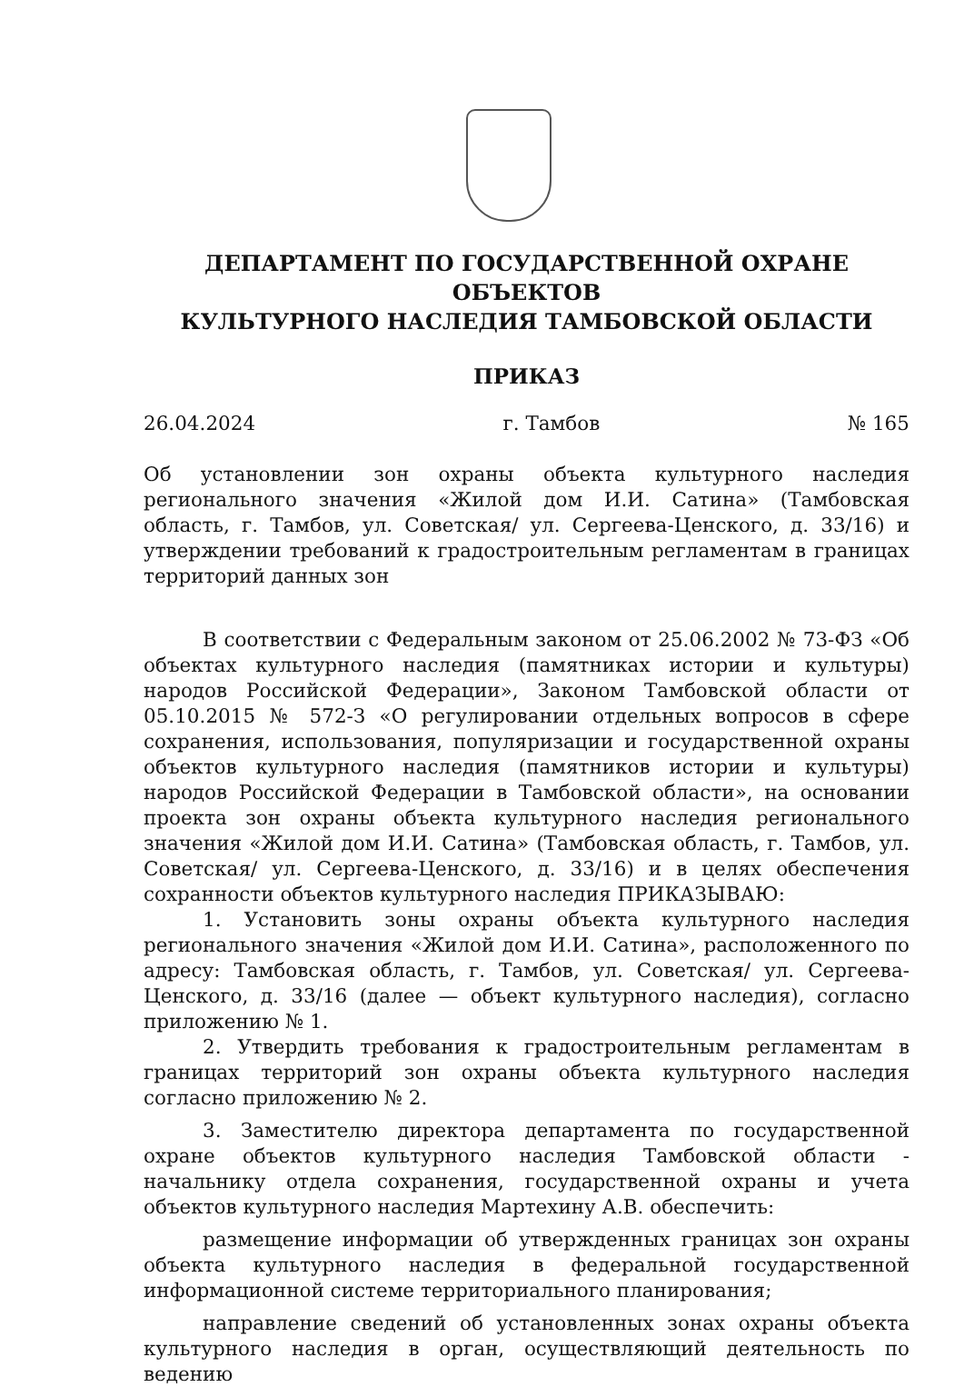ДЕПАРТАМЕНТ ПО ГОСУДАРСТВЕННОЙ ОХРАНЕ ОБЪЕКТОВ
КУЛЬТУРНОГО НАСЛЕДИЯ ТАМБОВСКОЙ ОБЛАСТИ
ПРИКАЗ
26.04.2024 г. Тамбов № 165
Об установлении зон охраны объекта культурного наследия регионального значения «Жилой дом И.И. Сатина» (Тамбовская область, г. Тамбов, ул. Советская/ ул. Сергеева-Ценского, д. 33/16) и утверждении требований к градостроительным регламентам в границах территорий данных зон
В соответствии с Федеральным законом от 25.06.2002 № 73-ФЗ «Об объектах культурного наследия (памятниках истории и культуры) народов Российской Федерации», Законом Тамбовской области от 05.10.2015 № 572-З «О регулировании отдельных вопросов в сфере сохранения, использования, популяризации и государственной охраны объектов культурного наследия (памятников истории и культуры) народов Российской Федерации в Тамбовской области», на основании проекта зон охраны объекта культурного наследия регионального значения «Жилой дом И.И. Сатина» (Тамбовская область, г. Тамбов, ул. Советская/ ул. Сергеева-Ценского, д. 33/16) и в целях обеспечения сохранности объектов культурного наследия ПРИКАЗЫВАЮ:
1. Установить зоны охраны объекта культурного наследия регионального значения «Жилой дом И.И. Сатина», расположенного по адресу: Тамбовская область, г. Тамбов, ул. Советская/ ул. Сергеева-Ценского, д. 33/16 (далее — объект культурного наследия), согласно приложению № 1.
2. Утвердить требования к градостроительным регламентам в границах территорий зон охраны объекта культурного наследия согласно приложению № 2.
3. Заместителю директора департамента по государственной охране объектов культурного наследия Тамбовской области - начальнику отдела сохранения, государственной охраны и учета объектов культурного наследия Мартехину А.В. обеспечить:
размещение информации об утвержденных границах зон охраны объекта культурного наследия в федеральной государственной информационной системе территориального планирования;
направление сведений об установленных зонах охраны объекта культурного наследия в орган, осуществляющий деятельность по ведению